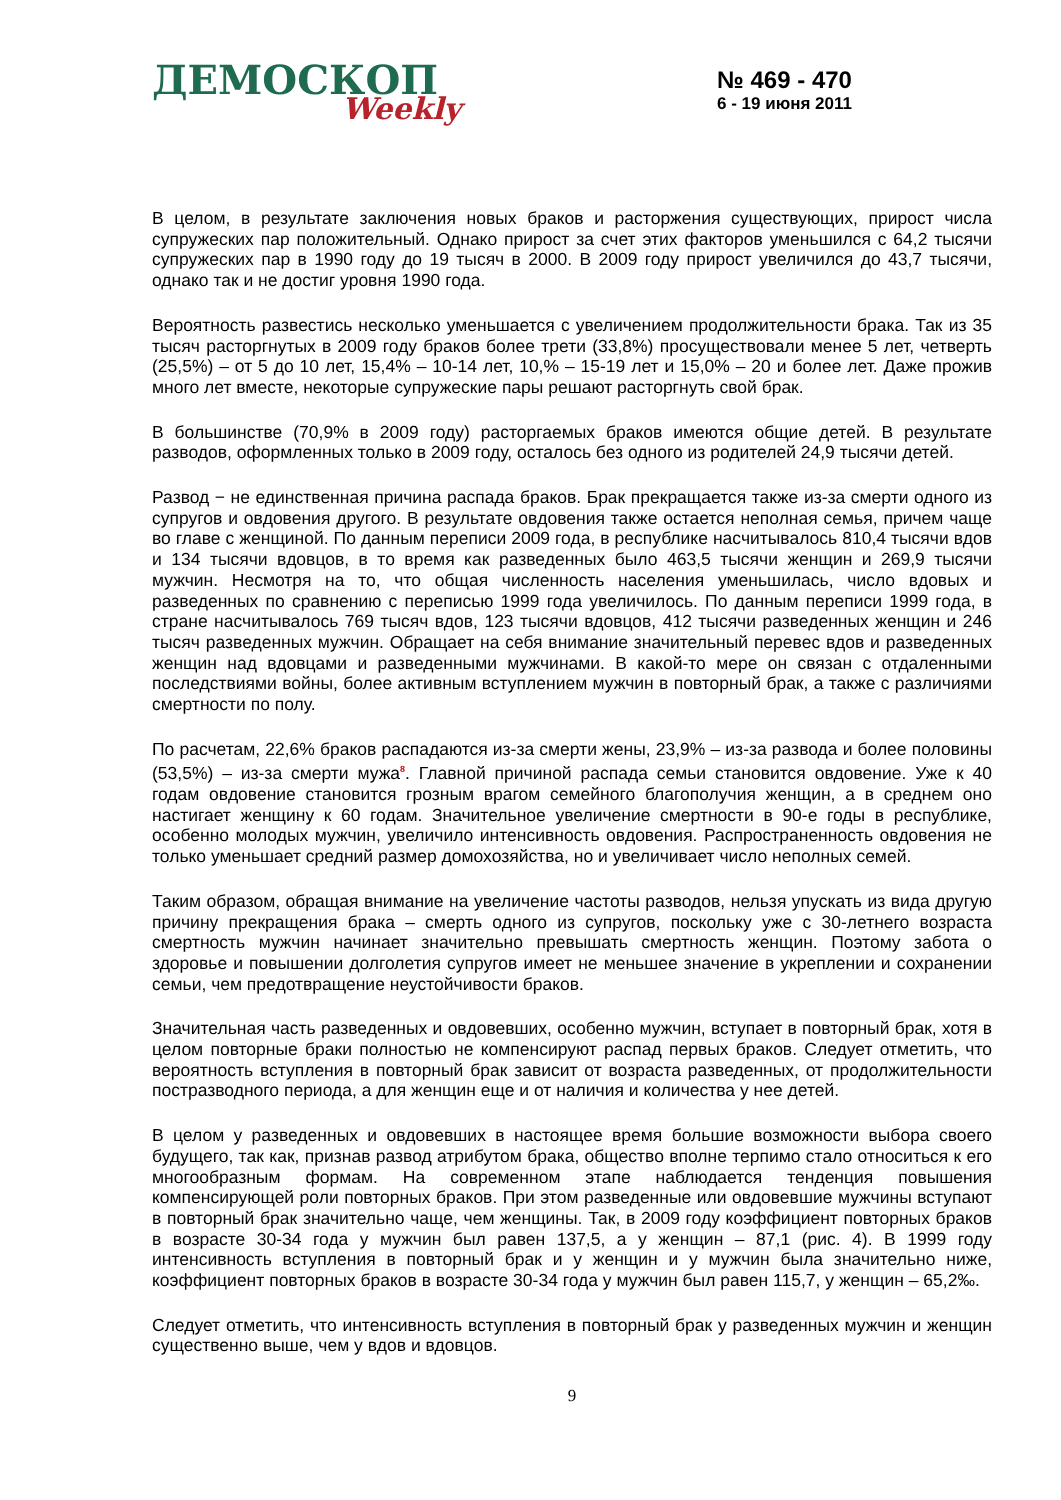ДЕМОСКОП
Weekly
№ 469 - 470
6 - 19 июня 2011
В целом, в результате заключения новых браков и расторжения существующих, прирост числа супружеских пар положительный. Однако прирост за счет этих факторов уменьшился с 64,2 тысячи супружеских пар в 1990 году до 19 тысяч в 2000. В 2009 году прирост увеличился до 43,7 тысячи, однако так и не достиг уровня 1990 года.
Вероятность развестись несколько уменьшается с увеличением продолжительности брака. Так из 35 тысяч расторгнутых в 2009 году браков более трети (33,8%) просуществовали менее 5 лет, четверть (25,5%) – от 5 до 10 лет, 15,4% – 10-14 лет, 10,% – 15-19 лет и 15,0% – 20 и более лет. Даже прожив много лет вместе, некоторые супружеские пары решают расторгнуть свой брак.
В большинстве (70,9% в 2009 году) расторгаемых браков имеются общие детей. В результате разводов, оформленных только в 2009 году, осталось без одного из родителей 24,9 тысячи детей.
Развод − не единственная причина распада браков. Брак прекращается также из-за смерти одного из супругов и овдовения другого. В результате овдовения также остается неполная семья, причем чаще во главе с женщиной. По данным переписи 2009 года, в республике насчитывалось 810,4 тысячи вдов и 134 тысячи вдовцов, в то время как разведенных было 463,5 тысячи женщин и 269,9 тысячи мужчин. Несмотря на то, что общая численность населения уменьшилась, число вдовых и разведенных по сравнению с переписью 1999 года увеличилось. По данным переписи 1999 года, в стране насчитывалось 769 тысяч вдов, 123 тысячи вдовцов, 412 тысячи разведенных женщин и 246 тысяч разведенных мужчин. Обращает на себя внимание значительный перевес вдов и разведенных женщин над вдовцами и разведенными мужчинами. В какой-то мере он связан с отдаленными последствиями войны, более активным вступлением мужчин в повторный брак, а также с различиями смертности по полу.
По расчетам, 22,6% браков распадаются из-за смерти жены, 23,9% – из-за развода и более половины (53,5%) – из-за смерти мужа<sup>8</sup>. Главной причиной распада семьи становится овдовение. Уже к 40 годам овдовение становится грозным врагом семейного благополучия женщин, а в среднем оно настигает женщину к 60 годам. Значительное увеличение смертности в 90-е годы в республике, особенно молодых мужчин, увеличило интенсивность овдовения. Распространенность овдовения не только уменьшает средний размер домохозяйства, но и увеличивает число неполных семей.
Таким образом, обращая внимание на увеличение частоты разводов, нельзя упускать из вида другую причину прекращения брака – смерть одного из супругов, поскольку уже с 30-летнего возраста смертность мужчин начинает значительно превышать смертность женщин. Поэтому забота о здоровье и повышении долголетия супругов имеет не меньшее значение в укреплении и сохранении семьи, чем предотвращение неустойчивости браков.
Значительная часть разведенных и овдовевших, особенно мужчин, вступает в повторный брак, хотя в целом повторные браки полностью не компенсируют распад первых браков. Следует отметить, что вероятность вступления в повторный брак зависит от возраста разведенных, от продолжительности постразводного периода, а для женщин еще и от наличия и количества у нее детей.
В целом у разведенных и овдовевших в настоящее время большие возможности выбора своего будущего, так как, признав развод атрибутом брака, общество вполне терпимо стало относиться к его многообразным формам. На современном этапе наблюдается тенденция повышения компенсирующей роли повторных браков. При этом разведенные или овдовевшие мужчины вступают в повторный брак значительно чаще, чем женщины. Так, в 2009 году коэффициент повторных браков в возрасте 30-34 года у мужчин был равен 137,5, а у женщин – 87,1 (рис. 4). В 1999 году интенсивность вступления в повторный брак и у женщин и у мужчин была значительно ниже, коэффициент повторных браков в возрасте 30-34 года у мужчин был равен 115,7, у женщин – 65,2‰.
Следует отметить, что интенсивность вступления в повторный брак у разведенных мужчин и женщин существенно выше, чем у вдов и вдовцов.
9